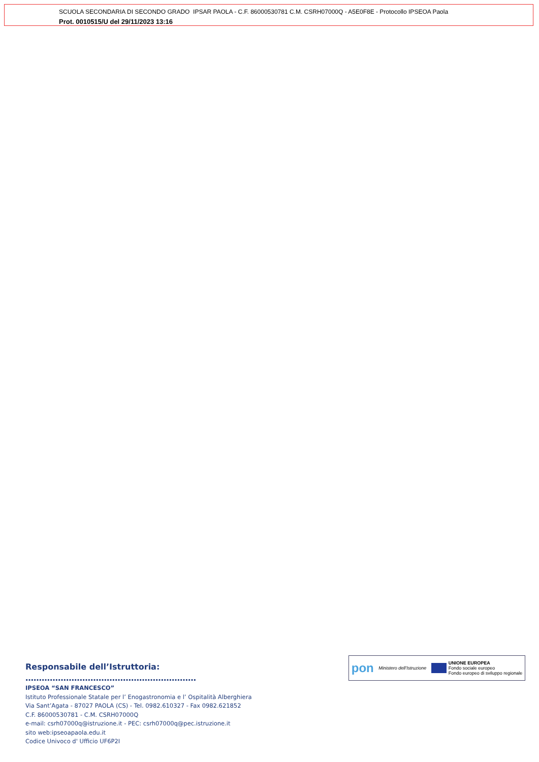SCUOLA SECONDARIA DI SECONDO GRADO IPSAR PAOLA - C.F. 86000530781 C.M. CSRH07000Q - A5E0F8E - Protocollo IPSEOA Paola
Prot. 0010515/U del 29/11/2023 13:16
Responsabile dell’Istruttoria: ………………………………………………………
IPSEOA “SAN FRANCESCO”
Istituto Professionale Statale per l’ Enogastronomia e l’ Ospitalità Alberghiera
Via Sant’Agata - 87027 PAOLA (CS) - Tel. 0982.610327 - Fax 0982.621852
C.F. 86000530781 - C.M. CSRH07000Q
e-mail: csrh07000q@istruzione.it - PEC: csrh07000q@pec.istruzione.it
sito web:ipseoapaola.edu.it
Codice Univoco d' Ufficio UF6P2I
pon Ministero dell’Istruzione UNIONE EUROPEA
Fondo sociale europeo
Fondo europeo di sviluppo regionale